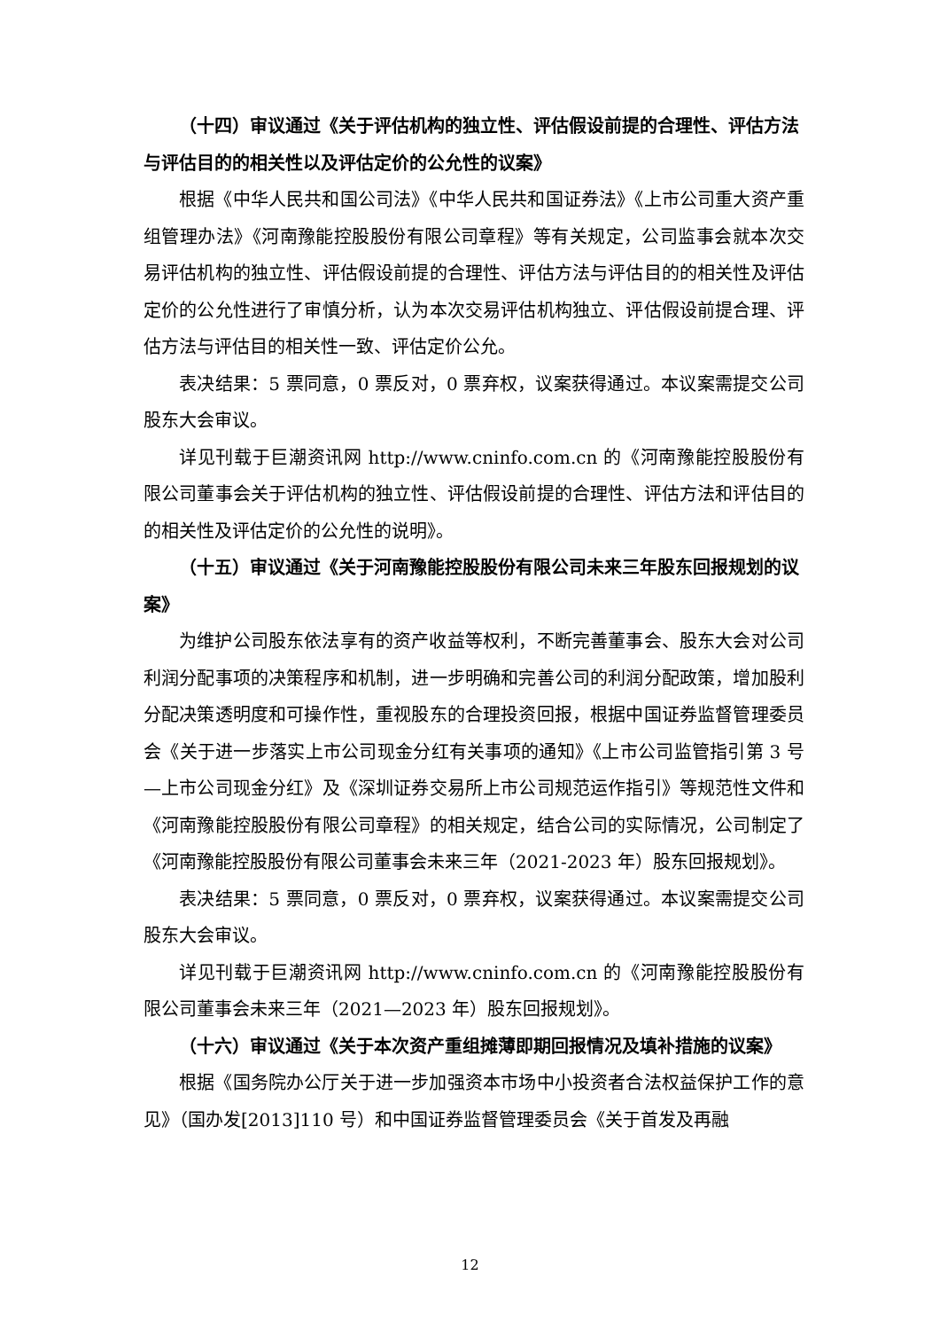（十四）审议通过《关于评估机构的独立性、评估假设前提的合理性、评估方法与评估目的的相关性以及评估定价的公允性的议案》
根据《中华人民共和国公司法》《中华人民共和国证券法》《上市公司重大资产重组管理办法》《河南豫能控股股份有限公司章程》等有关规定，公司监事会就本次交易评估机构的独立性、评估假设前提的合理性、评估方法与评估目的的相关性及评估定价的公允性进行了审慎分析，认为本次交易评估机构独立、评估假设前提合理、评估方法与评估目的相关性一致、评估定价公允。
表决结果：5 票同意，0 票反对，0 票弃权，议案获得通过。本议案需提交公司股东大会审议。
详见刊载于巨潮资讯网 http://www.cninfo.com.cn 的《河南豫能控股股份有限公司董事会关于评估机构的独立性、评估假设前提的合理性、评估方法和评估目的的相关性及评估定价的公允性的说明》。
（十五）审议通过《关于河南豫能控股股份有限公司未来三年股东回报规划的议案》
为维护公司股东依法享有的资产收益等权利，不断完善董事会、股东大会对公司利润分配事项的决策程序和机制，进一步明确和完善公司的利润分配政策，增加股利分配决策透明度和可操作性，重视股东的合理投资回报，根据中国证券监督管理委员会《关于进一步落实上市公司现金分红有关事项的通知》《上市公司监管指引第 3 号—上市公司现金分红》及《深圳证券交易所上市公司规范运作指引》等规范性文件和《河南豫能控股股份有限公司章程》的相关规定，结合公司的实际情况，公司制定了《河南豫能控股股份有限公司董事会未来三年（2021-2023 年）股东回报规划》。
表决结果：5 票同意，0 票反对，0 票弃权，议案获得通过。本议案需提交公司股东大会审议。
详见刊载于巨潮资讯网 http://www.cninfo.com.cn 的《河南豫能控股股份有限公司董事会未来三年（2021—2023 年）股东回报规划》。
（十六）审议通过《关于本次资产重组摊薄即期回报情况及填补措施的议案》
根据《国务院办公厅关于进一步加强资本市场中小投资者合法权益保护工作的意见》（国办发[2013]110 号）和中国证券监督管理委员会《关于首发及再融
12